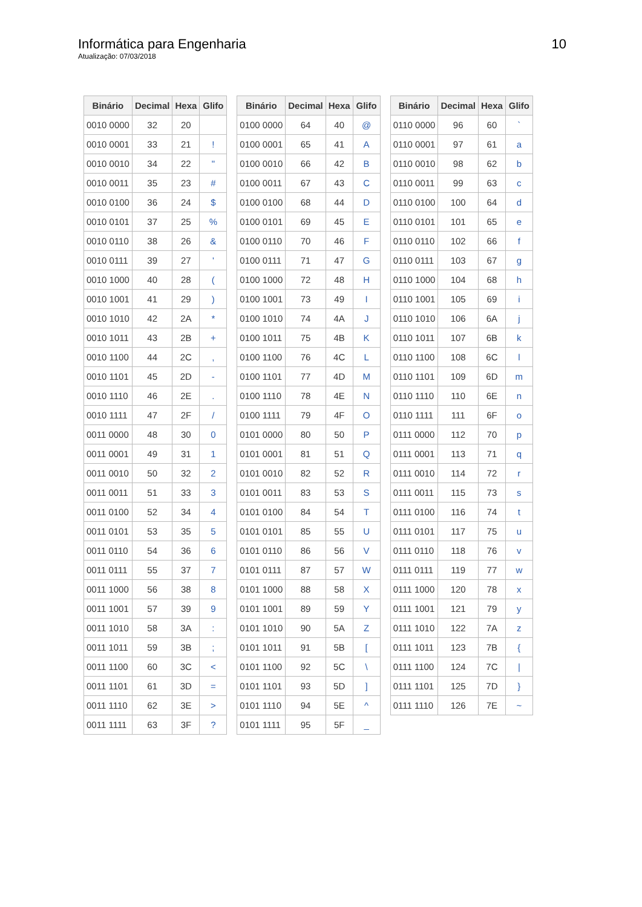Informática para Engenharia
Atualização: 07/03/2018
10
| Binário | Decimal | Hexa | Glifo |
| --- | --- | --- | --- |
| 0010 0000 | 32 | 20 | |
| 0010 0001 | 33 | 21 | ! |
| 0010 0010 | 34 | 22 | " |
| 0010 0011 | 35 | 23 | # |
| 0010 0100 | 36 | 24 | $ |
| 0010 0101 | 37 | 25 | % |
| 0010 0110 | 38 | 26 | & |
| 0010 0111 | 39 | 27 | ' |
| 0010 1000 | 40 | 28 | ( |
| 0010 1001 | 41 | 29 | ) |
| 0010 1010 | 42 | 2A | * |
| 0010 1011 | 43 | 2B | + |
| 0010 1100 | 44 | 2C | , |
| 0010 1101 | 45 | 2D | - |
| 0010 1110 | 46 | 2E | . |
| 0010 1111 | 47 | 2F | / |
| 0011 0000 | 48 | 30 | 0 |
| 0011 0001 | 49 | 31 | 1 |
| 0011 0010 | 50 | 32 | 2 |
| 0011 0011 | 51 | 33 | 3 |
| 0011 0100 | 52 | 34 | 4 |
| 0011 0101 | 53 | 35 | 5 |
| 0011 0110 | 54 | 36 | 6 |
| 0011 0111 | 55 | 37 | 7 |
| 0011 1000 | 56 | 38 | 8 |
| 0011 1001 | 57 | 39 | 9 |
| 0011 1010 | 58 | 3A | : |
| 0011 1011 | 59 | 3B | ; |
| 0011 1100 | 60 | 3C | < |
| 0011 1101 | 61 | 3D | = |
| 0011 1110 | 62 | 3E | > |
| 0011 1111 | 63 | 3F | ? |
| Binário | Decimal | Hexa | Glifo |
| --- | --- | --- | --- |
| 0100 0000 | 64 | 40 | @ |
| 0100 0001 | 65 | 41 | A |
| 0100 0010 | 66 | 42 | B |
| 0100 0011 | 67 | 43 | C |
| 0100 0100 | 68 | 44 | D |
| 0100 0101 | 69 | 45 | E |
| 0100 0110 | 70 | 46 | F |
| 0100 0111 | 71 | 47 | G |
| 0100 1000 | 72 | 48 | H |
| 0100 1001 | 73 | 49 | I |
| 0100 1010 | 74 | 4A | J |
| 0100 1011 | 75 | 4B | K |
| 0100 1100 | 76 | 4C | L |
| 0100 1101 | 77 | 4D | M |
| 0100 1110 | 78 | 4E | N |
| 0100 1111 | 79 | 4F | O |
| 0101 0000 | 80 | 50 | P |
| 0101 0001 | 81 | 51 | Q |
| 0101 0010 | 82 | 52 | R |
| 0101 0011 | 83 | 53 | S |
| 0101 0100 | 84 | 54 | T |
| 0101 0101 | 85 | 55 | U |
| 0101 0110 | 86 | 56 | V |
| 0101 0111 | 87 | 57 | W |
| 0101 1000 | 88 | 58 | X |
| 0101 1001 | 89 | 59 | Y |
| 0101 1010 | 90 | 5A | Z |
| 0101 1011 | 91 | 5B | [ |
| 0101 1100 | 92 | 5C | \ |
| 0101 1101 | 93 | 5D | ] |
| 0101 1110 | 94 | 5E | ^ |
| 0101 1111 | 95 | 5F | _ |
| Binário | Decimal | Hexa | Glifo |
| --- | --- | --- | --- |
| 0110 0000 | 96 | 60 | ` |
| 0110 0001 | 97 | 61 | a |
| 0110 0010 | 98 | 62 | b |
| 0110 0011 | 99 | 63 | c |
| 0110 0100 | 100 | 64 | d |
| 0110 0101 | 101 | 65 | e |
| 0110 0110 | 102 | 66 | f |
| 0110 0111 | 103 | 67 | g |
| 0110 1000 | 104 | 68 | h |
| 0110 1001 | 105 | 69 | i |
| 0110 1010 | 106 | 6A | j |
| 0110 1011 | 107 | 6B | k |
| 0110 1100 | 108 | 6C | l |
| 0110 1101 | 109 | 6D | m |
| 0110 1110 | 110 | 6E | n |
| 0110 1111 | 111 | 6F | o |
| 0111 0000 | 112 | 70 | p |
| 0111 0001 | 113 | 71 | q |
| 0111 0010 | 114 | 72 | r |
| 0111 0011 | 115 | 73 | s |
| 0111 0100 | 116 | 74 | t |
| 0111 0101 | 117 | 75 | u |
| 0111 0110 | 118 | 76 | v |
| 0111 0111 | 119 | 77 | w |
| 0111 1000 | 120 | 78 | x |
| 0111 1001 | 121 | 79 | y |
| 0111 1010 | 122 | 7A | z |
| 0111 1011 | 123 | 7B | { |
| 0111 1100 | 124 | 7C | / |
| 0111 1101 | 125 | 7D | } |
| 0111 1110 | 126 | 7E | ~ |